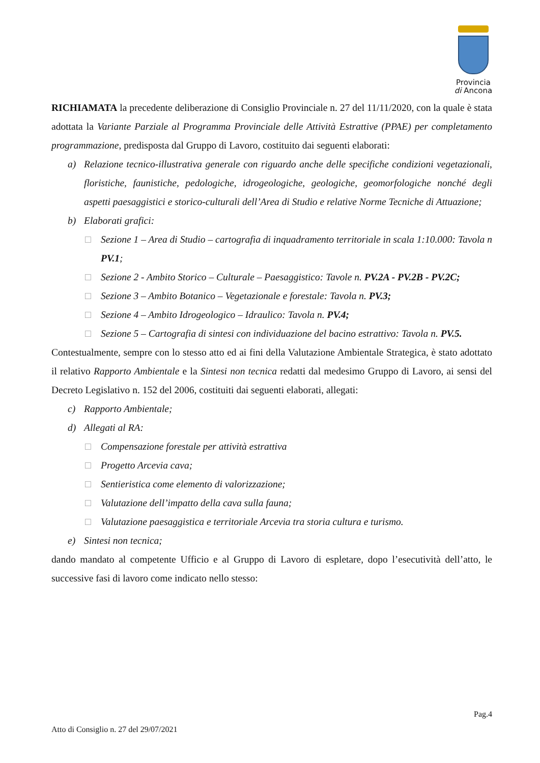Provincia
di Ancona
RICHIAMATA la precedente deliberazione di Consiglio Provinciale n. 27 del 11/11/2020, con la quale è stata adottata la Variante Parziale al Programma Provinciale delle Attività Estrattive (PPAE) per completamento programmazione, predisposta dal Gruppo di Lavoro, costituito dai seguenti elaborati:
a) Relazione tecnico-illustrativa generale con riguardo anche delle specifiche condizioni vegetazionali, floristiche, faunistiche, pedologiche, idrogeologiche, geologiche, geomorfologiche nonché degli aspetti paesaggistici e storico-culturali dell’Area di Studio e relative Norme Tecniche di Attuazione;
b) Elaborati grafici:
□ Sezione 1 – Area di Studio – cartografia di inquadramento territoriale in scala 1:10.000: Tavola n PV.1;
□ Sezione 2 - Ambito Storico – Culturale – Paesaggistico: Tavole n. PV.2A - PV.2B - PV.2C;
□ Sezione 3 – Ambito Botanico – Vegetazionale e forestale: Tavola n. PV.3;
□ Sezione 4 – Ambito Idrogeologico – Idraulico: Tavola n. PV.4;
□ Sezione 5 – Cartografia di sintesi con individuazione del bacino estrattivo: Tavola n. PV.5.
Contestualmente, sempre con lo stesso atto ed ai fini della Valutazione Ambientale Strategica, è stato adottato il relativo Rapporto Ambientale e la Sintesi non tecnica redatti dal medesimo Gruppo di Lavoro, ai sensi del Decreto Legislativo n. 152 del 2006, costituiti dai seguenti elaborati, allegati:
c) Rapporto Ambientale;
d) Allegati al RA:
□ Compensazione forestale per attività estrattiva
□ Progetto Arcevia cava;
□ Sentieristica come elemento di valorizzazione;
□ Valutazione dell’impatto della cava sulla fauna;
□ Valutazione paesaggistica e territoriale Arcevia tra storia cultura e turismo.
e) Sintesi non tecnica;
dando mandato al competente Ufficio e al Gruppo di Lavoro di espletare, dopo l’esecutività dell’atto, le successive fasi di lavoro come indicato nello stesso:
Pag.4
Atto di Consiglio n. 27 del 29/07/2021